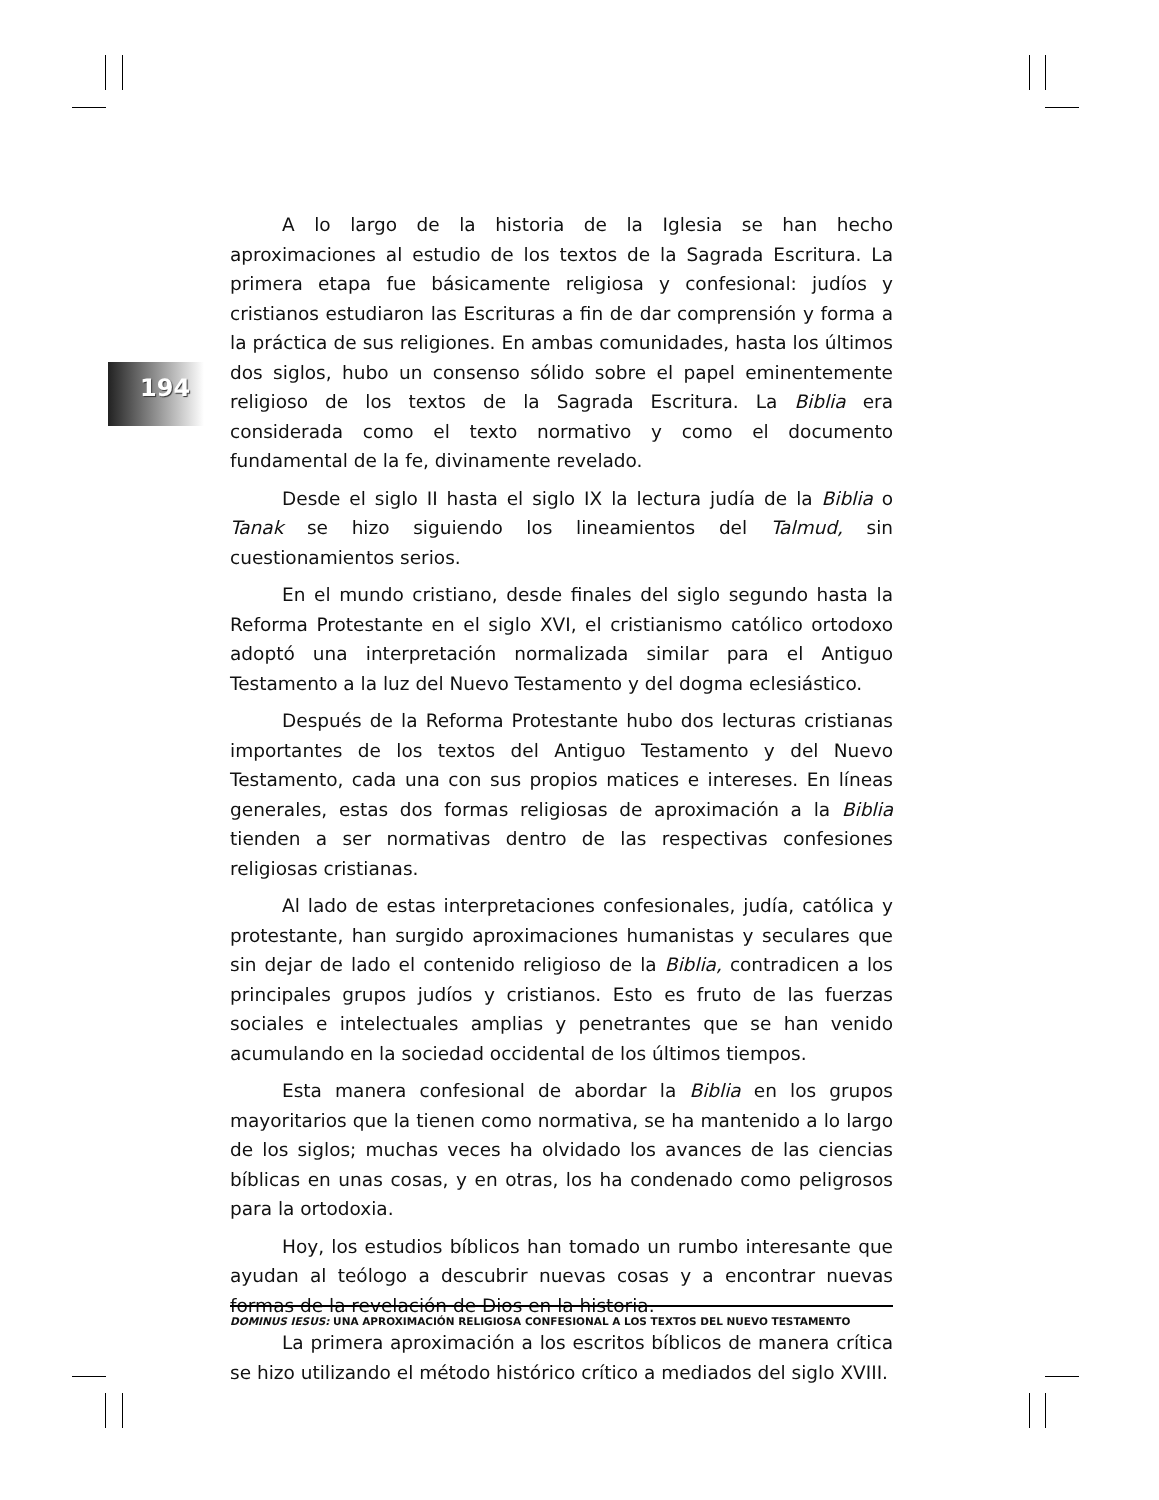194
A lo largo de la historia de la Iglesia se han hecho aproximaciones al estudio de los textos de la Sagrada Escritura. La primera etapa fue básicamente religiosa y confesional: judíos y cristianos estudiaron las Escrituras a fin de dar comprensión y forma a la práctica de sus religiones. En ambas comunidades, hasta los últimos dos siglos, hubo un consenso sólido sobre el papel eminentemente religioso de los textos de la Sagrada Escritura. La Biblia era considerada como el texto normativo y como el documento fundamental de la fe, divinamente revelado.
Desde el siglo II hasta el siglo IX la lectura judía de la Biblia o Tanak se hizo siguiendo los lineamientos del Talmud, sin cuestionamientos serios.
En el mundo cristiano, desde finales del siglo segundo hasta la Reforma Protestante en el siglo XVI, el cristianismo católico ortodoxo adoptó una interpretación normalizada similar para el Antiguo Testamento a la luz del Nuevo Testamento y del dogma eclesiástico.
Después de la Reforma Protestante hubo dos lecturas cristianas importantes de los textos del Antiguo Testamento y del Nuevo Testamento, cada una con sus propios matices e intereses. En líneas generales, estas dos formas religiosas de aproximación a la Biblia tienden a ser normativas dentro de las respectivas confesiones religiosas cristianas.
Al lado de estas interpretaciones confesionales, judía, católica y protestante, han surgido aproximaciones humanistas y seculares que sin dejar de lado el contenido religioso de la Biblia, contradicen a los principales grupos judíos y cristianos. Esto es fruto de las fuerzas sociales e intelectuales amplias y penetrantes que se han venido acumulando en la sociedad occidental de los últimos tiempos.
Esta manera confesional de abordar la Biblia en los grupos mayoritarios que la tienen como normativa, se ha mantenido a lo largo de los siglos; muchas veces ha olvidado los avances de las ciencias bíblicas en unas cosas, y en otras, los ha condenado como peligrosos para la ortodoxia.
Hoy, los estudios bíblicos han tomado un rumbo interesante que ayudan al teólogo a descubrir nuevas cosas y a encontrar nuevas formas de la revelación de Dios en la historia.
La primera aproximación a los escritos bíblicos de manera crítica se hizo utilizando el método histórico crítico a mediados del siglo XVIII.
DOMINUS IESUS: UNA APROXIMACIÓN RELIGIOSA CONFESIONAL A LOS TEXTOS DEL NUEVO TESTAMENTO